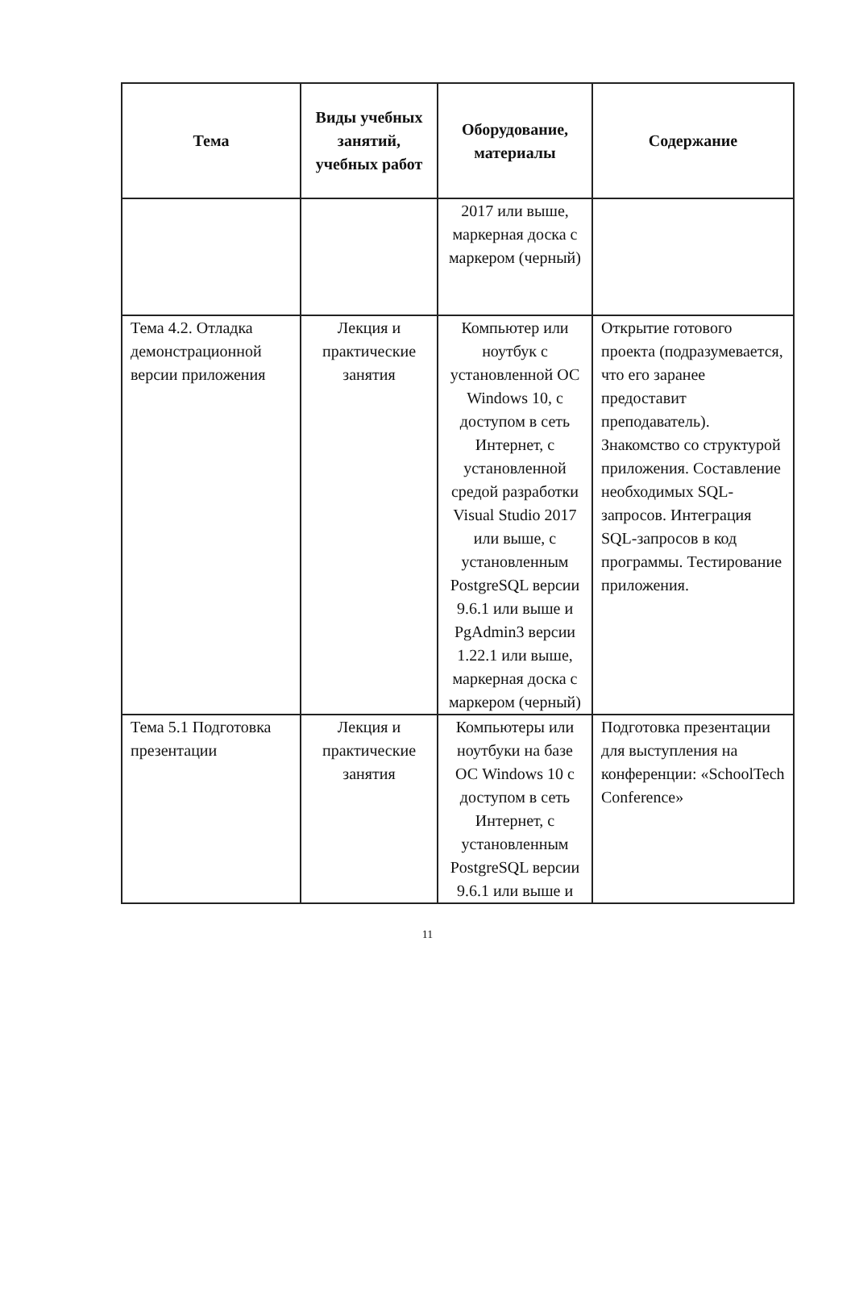| Тема | Виды учебных занятий, учебных работ | Оборудование, материалы | Содержание |
| --- | --- | --- | --- |
| | | 2017 или выше, маркерная доска с маркером (черный) | |
| Тема 4.2. Отладка демонстрационной версии приложения | Лекция и практические занятия | Компьютер или ноутбук с установленной ОС Windows 10, с доступом в сеть Интернет, с установленной средой разработки Visual Studio 2017 или выше, с установленным PostgreSQL версии 9.6.1 или выше и PgAdmin3 версии 1.22.1 или выше, маркерная доска с маркером (черный) | Открытие готового проекта (подразумевается, что его заранее предоставит преподаватель). Знакомство со структурой приложения. Составление необходимых SQL-запросов. Интеграция SQL-запросов в код программы. Тестирование приложения. |
| Тема 5.1 Подготовка презентации | Лекция и практические занятия | Компьютеры или ноутбуки на базе ОС Windows 10 с доступом в сеть Интернет, с установленным PostgreSQL версии 9.6.1 или выше и | Подготовка презентации для выступления на конференции: «SchoolTech Conference» |
11